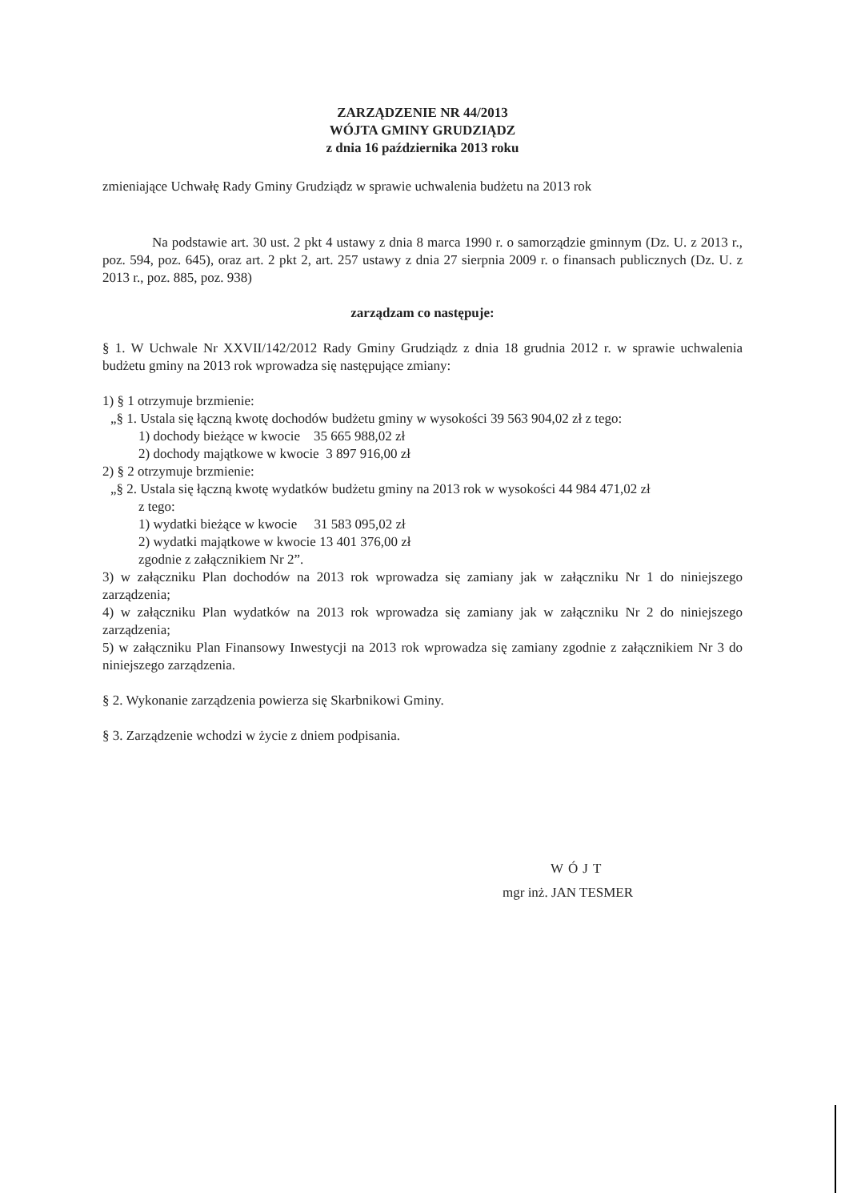ZARZĄDZENIE NR 44/2013
WÓJTA GMINY GRUDZIĄDZ
z dnia 16 października 2013 roku
zmieniające Uchwałę Rady Gminy Grudziądz w sprawie uchwalenia budżetu na 2013 rok
Na podstawie art. 30 ust. 2 pkt 4 ustawy z dnia 8 marca 1990 r. o samorządzie gminnym (Dz. U. z 2013 r., poz. 594, poz. 645), oraz art. 2 pkt 2, art. 257 ustawy z dnia 27 sierpnia 2009 r. o finansach publicznych (Dz. U. z 2013 r., poz. 885, poz. 938)
zarządzam co następuje:
§ 1. W Uchwale Nr XXVII/142/2012 Rady Gminy Grudziądz z dnia 18 grudnia 2012 r. w sprawie uchwalenia budżetu gminy na 2013 rok wprowadza się następujące zmiany:
1) § 1 otrzymuje brzmienie:
„§ 1. Ustala się łączną kwotę dochodów budżetu gminy w wysokości 39 563 904,02 zł z tego:
1) dochody bieżące w kwocie 35 665 988,02 zł
2) dochody majątkowe w kwocie 3 897 916,00 zł
2) § 2 otrzymuje brzmienie:
„§ 2. Ustala się łączną kwotę wydatków budżetu gminy na 2013 rok w wysokości 44 984 471,02 zł
z tego:
1) wydatki bieżące w kwocie 31 583 095,02 zł
2) wydatki majątkowe w kwocie 13 401 376,00 zł
zgodnie z załącznikiem Nr 2”.
3) w załączniku Plan dochodów na 2013 rok wprowadza się zamiany jak w załączniku Nr 1 do niniejszego zarządzenia;
4) w załączniku Plan wydatków na 2013 rok wprowadza się zamiany jak w załączniku Nr 2 do niniejszego zarządzenia;
5) w załączniku Plan Finansowy Inwestycji na 2013 rok wprowadza się zamiany zgodnie z załącznikiem Nr 3 do niniejszego zarządzenia.
§ 2. Wykonanie zarządzenia powierza się Skarbnikowi Gminy.
§ 3. Zarządzenie wchodzi w życie z dniem podpisania.
WÓJT
mgr inż. JAN TESMER